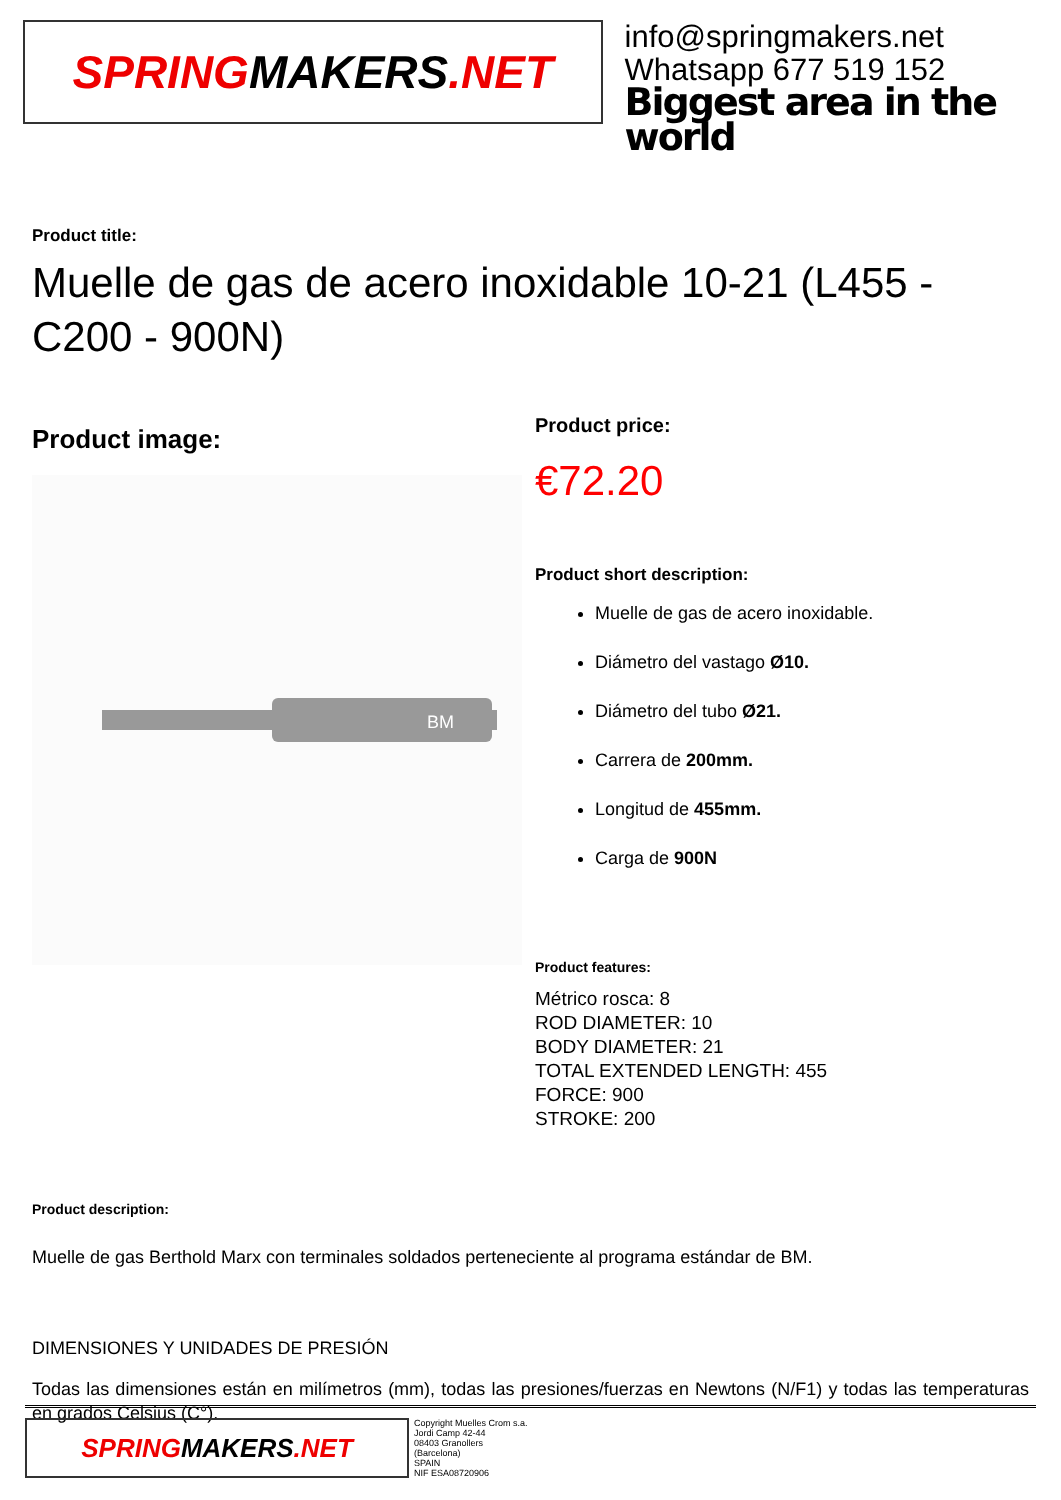SPRING MAKERS.NET
info@springmakers.net
Whatsapp 677 519 152
Biggest area in the world
Product title:
Muelle de gas de acero inoxidable 10-21 (L455 - C200 - 900N)
Product image:
BM
Product price:
€72.20
Product short description:
Muelle de gas de acero inoxidable.
Diámetro del vastago Ø10.
Diámetro del tubo Ø21.
Carrera de 200mm.
Longitud de 455mm.
Carga de 900N
Product features:
Métrico rosca: 8
ROD DIAMETER: 10
BODY DIAMETER: 21
TOTAL EXTENDED LENGTH: 455
FORCE: 900
STROKE: 200
Product description:
Muelle de gas Berthold Marx con terminales soldados perteneciente al programa estándar de BM.
DIMENSIONES Y UNIDADES DE PRESIÓN
Todas las dimensiones están en milímetros (mm), todas las presiones/fuerzas en Newtons (N/F1) y todas las temperaturas en grados Celsius (C°).
SPRING MAKERS.NET
Copyright Muelles Crom s.a.
Jordi Camp 42-44
08403 Granollers
(Barcelona)
SPAIN
NIF ESA08720906